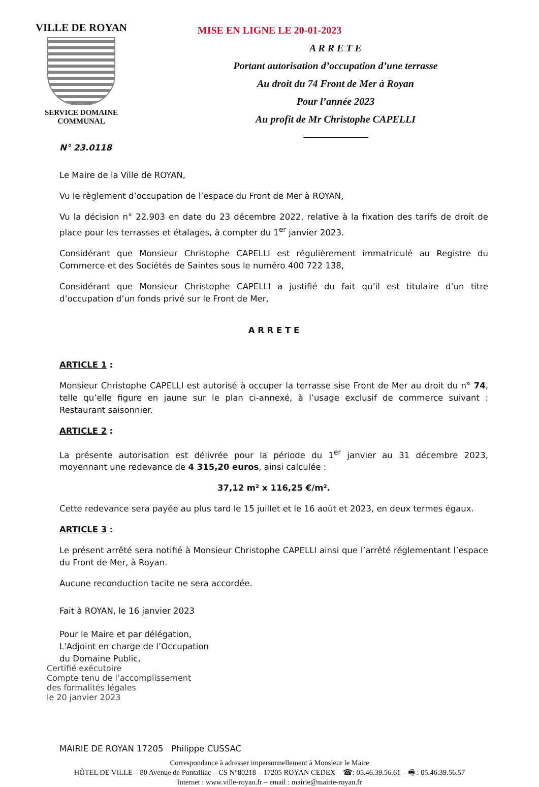VILLE DE ROYAN
SERVICE DOMAINE
COMMUNAL
MISE EN LIGNE LE 20-01-2023
A R R E T E
Portant autorisation d’occupation d’une terrasse
Au droit du 74 Front de Mer à Royan
Pour l’année 2023
Au profit de Mr Christophe CAPELLI
N° 23.0118
Le Maire de la Ville de ROYAN,
Vu le règlement d’occupation de l’espace du Front de Mer à ROYAN,
Vu la décision n° 22.903 en date du 23 décembre 2022, relative à la fixation des tarifs de droit de place pour les terrasses et étalages, à compter du 1<sup>er</sup> janvier 2023.
Considérant que Monsieur Christophe CAPELLI est régulièrement immatriculé au Registre du Commerce et des Sociétés de Saintes sous le numéro 400 722 138,
Considérant que Monsieur Christophe CAPELLI a justifié du fait qu’il est titulaire d’un titre d’occupation d’un fonds privé sur le Front de Mer,
A R R E T E
ARTICLE 1 :
Monsieur Christophe CAPELLI est autorisé à occuper la terrasse sise Front de Mer au droit du n° 74, telle qu’elle figure en jaune sur le plan ci-annexé, à l’usage exclusif de commerce suivant : Restaurant saisonnier.
ARTICLE 2 :
La présente autorisation est délivrée pour la période du 1<sup>er</sup> janvier au 31 décembre 2023, moyennant une redevance de 4 315,20 euros, ainsi calculée :
37,12 m² x 116,25 €/m².
Cette redevance sera payée au plus tard le 15 juillet et le 16 août et 2023, en deux termes égaux.
ARTICLE 3 :
Le présent arrêté sera notifié à Monsieur Christophe CAPELLI ainsi que l’arrêté réglementant l’espace du Front de Mer, à Royan.
Aucune reconduction tacite ne sera accordée.
Fait à ROYAN, le 16 janvier 2023
Pour le Maire et par délégation,
L'Adjoint en charge de l’Occupation
du Domaine Public,
Certifié exécutoire
Compte tenu de l’accomplissement
des formalités légales
le 20 janvier 2023
MAIRIE DE ROYAN 17205 Philippe CUSSAC
Correspondance à adresser impersonnellement à Monsieur le Maire
HÔTEL DE VILLE – 80 Avenue de Pontaillac – CS N°80218 – 17205 ROYAN CEDEX – ☎: 05.46.39.56.61 – 🖷 : 05.46.39.56.57
Internet : www.ville-royan.fr – email : mairie@mairie-royan.fr